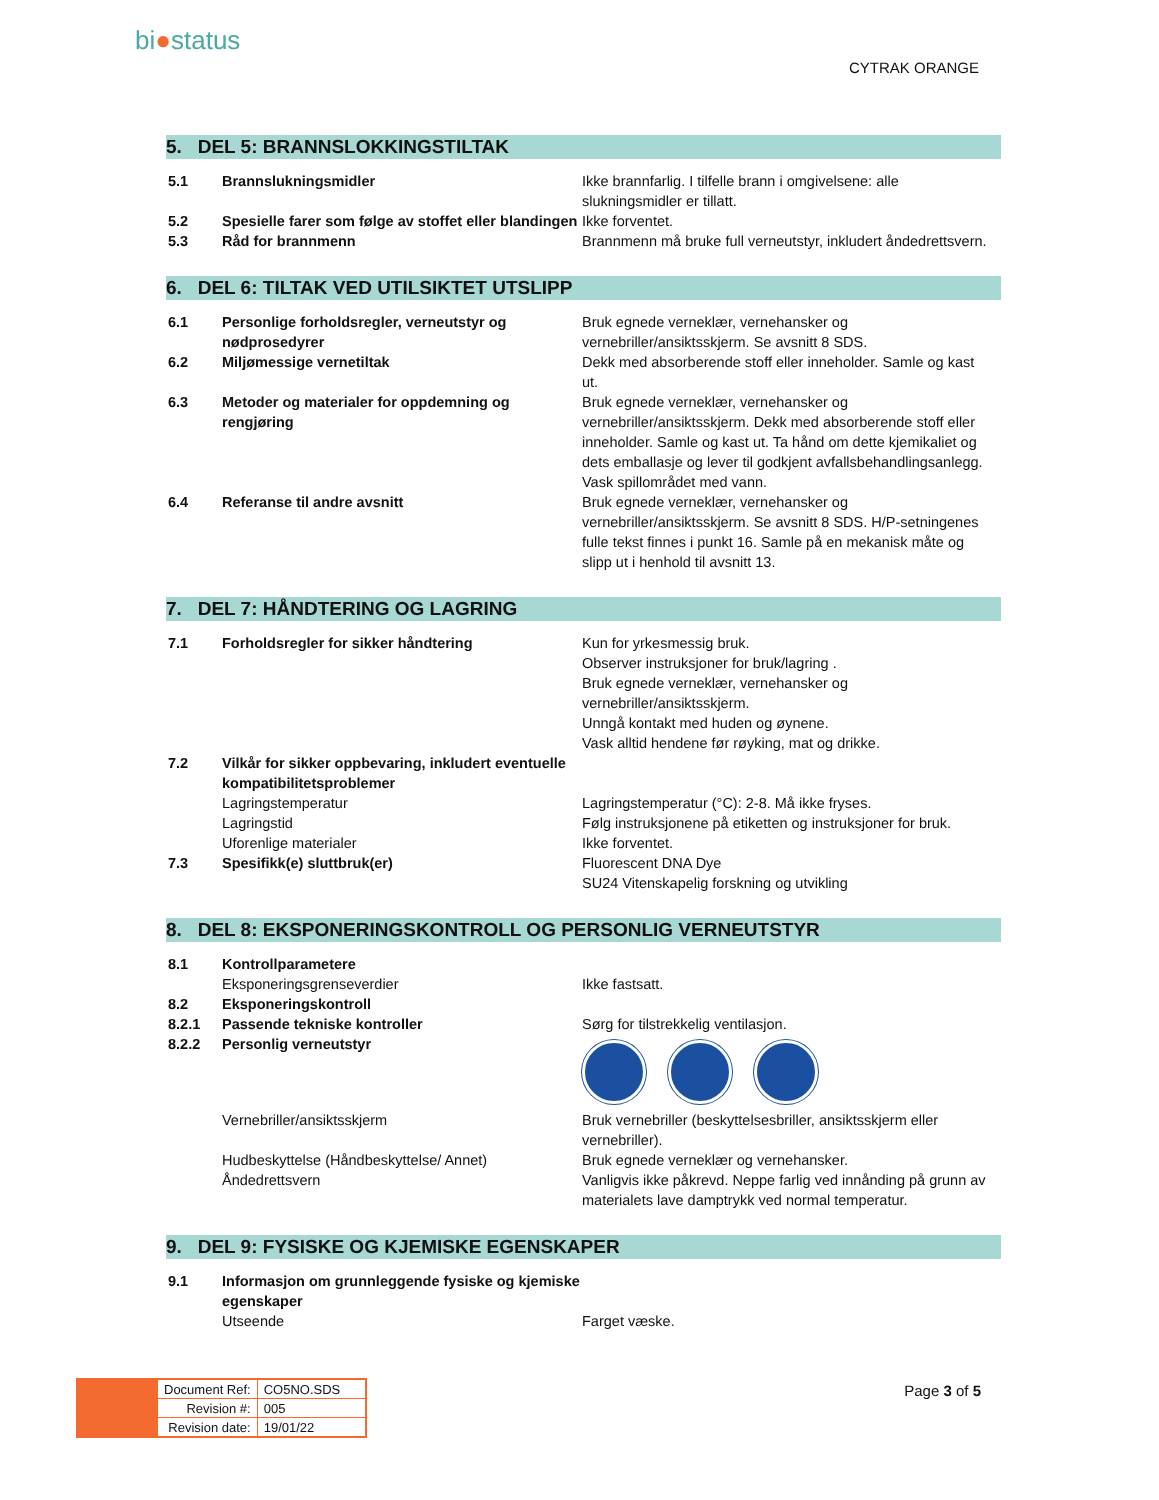bi●status
CYTRAK ORANGE
5. DEL 5: BRANNSLOKKINGSTILTAK
| 5.1 | Brannslukningsmidler | Ikke brannfarlig. I tilfelle brann i omgivelsene: alle slukningsmidler er tillatt. |
| 5.2 | Spesielle farer som følge av stoffet eller blandingen | Ikke forventet. |
| 5.3 | Råd for brannmenn | Brannmenn må bruke full verneutstyr, inkludert åndedrettsvern. |
6. DEL 6: TILTAK VED UTILSIKTET UTSLIPP
| 6.1 | Personlige forholdsregler, verneutstyr og nødprosedyrer | Bruk egnede verneklær, vernehansker og vernebriller/ansiktsskjerm. Se avsnitt 8 SDS. |
| 6.2 | Miljømessige vernetiltak | Dekk med absorberende stoff eller inneholder. Samle og kast ut. |
| 6.3 | Metoder og materialer for oppdemning og rengjøring | Bruk egnede verneklær, vernehansker og vernebriller/ansiktsskjerm. Dekk med absorberende stoff eller inneholder. Samle og kast ut. Ta hånd om dette kjemikaliet og dets emballasje og lever til godkjent avfallsbehandlingsanlegg. Vask spillområdet med vann. |
| 6.4 | Referanse til andre avsnitt | Bruk egnede verneklær, vernehansker og vernebriller/ansiktsskjerm. Se avsnitt 8 SDS. H/P-setningenes fulle tekst finnes i punkt 16. Samle på en mekanisk måte og slipp ut i henhold til avsnitt 13. |
7. DEL 7: HÅNDTERING OG LAGRING
| 7.1 | Forholdsregler for sikker håndtering | Kun for yrkesmessig bruk. Observer instruksjoner for bruk/lagring . Bruk egnede verneklær, vernehansker og vernebriller/ansiktsskjerm. Unngå kontakt med huden og øynene. Vask alltid hendene før røyking, mat og drikke. |
| 7.2 | Vilkår for sikker oppbevaring, inkludert eventuelle kompatibilitetsproblemer | |
| | Lagringstemperatur | Lagringstemperatur (°C): 2-8. Må ikke fryses. |
| | Lagringstid | Følg instruksjonene på etiketten og instruksjoner for bruk. |
| | Uforenlige materialer | Ikke forventet. |
| 7.3 | Spesifikk(e) sluttbruk(er) | Fluorescent DNA Dye SU24 Vitenskapelig forskning og utvikling |
8. DEL 8: EKSPONERINGSKONTROLL OG PERSONLIG VERNEUTSTYR
| 8.1 | Kontrollparametere | |
| | Eksponeringsgrenseverdier | Ikke fastsatt. |
| 8.2 | Eksponeringskontroll | |
| 8.2.1 | Passende tekniske kontroller | Sørg for tilstrekkelig ventilasjon. |
| 8.2.2 | Personlig verneutstyr | |
| | Vernebriller/ansiktsskjerm | Bruk vernebriller (beskyttelsesbriller, ansiktsskjerm eller vernebriller). |
| | Hudbeskyttelse (Håndbeskyttelse/ Annet) | Bruk egnede verneklær og vernehansker. |
| | Åndedrettsvern | Vanligvis ikke påkrevd. Neppe farlig ved innånding på grunn av materialets lave damptrykk ved normal temperatur. |
9. DEL 9: FYSISKE OG KJEMISKE EGENSKAPER
| 9.1 | Informasjon om grunnleggende fysiske og kjemiske egenskaper | |
| | Utseende | Farget væske. |
| Document Ref: | CO5NO.SDS |
| Revision #: | 005 |
| Revision date: | 19/01/22 |
Page 3 of 5